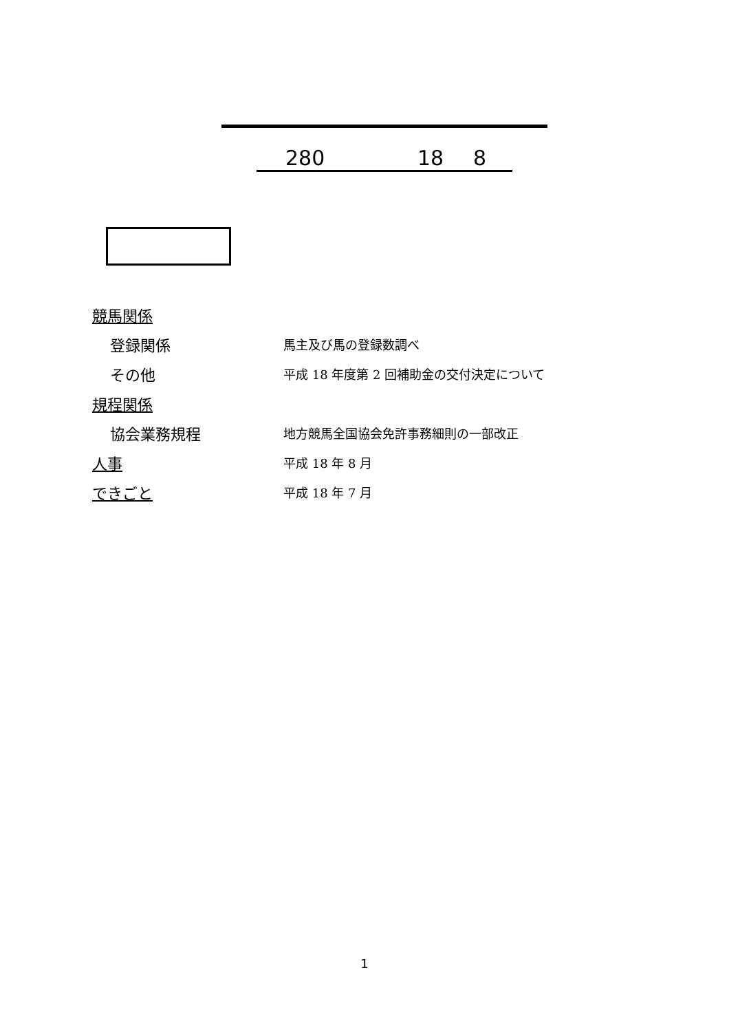280 18 8
競馬関係
登録関係
馬主及び馬の登録数調べ
その他
平成 18 年度第 2 回補助金の交付決定について
規程関係
協会業務規程
地方競馬全国協会免許事務細則の一部改正
人事
平成 18 年 8 月
できごと
平成 18 年 7 月
1